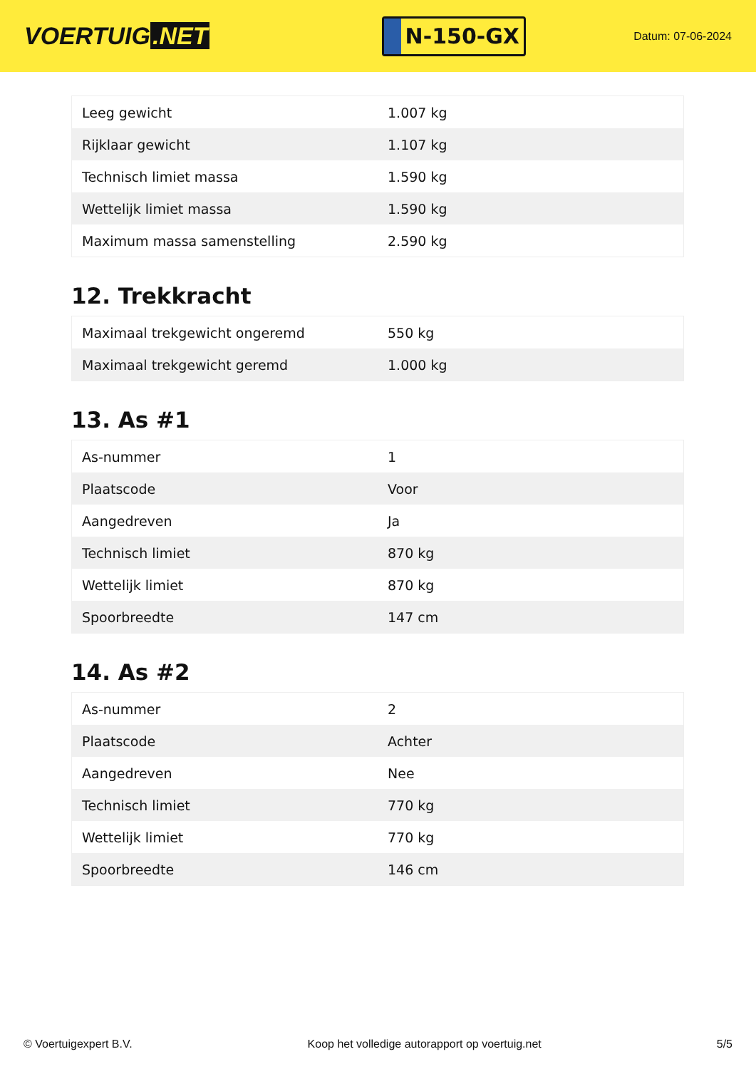VOERTUIG.NET
N-150-GX
Datum: 07-06-2024
| Leeg gewicht | 1.007 kg |
| Rijklaar gewicht | 1.107 kg |
| Technisch limiet massa | 1.590 kg |
| Wettelijk limiet massa | 1.590 kg |
| Maximum massa samenstelling | 2.590 kg |
12. Trekkracht
| Maximaal trekgewicht ongeremd | 550 kg |
| Maximaal trekgewicht geremd | 1.000 kg |
13. As #1
| As-nummer | 1 |
| Plaatscode | Voor |
| Aangedreven | Ja |
| Technisch limiet | 870 kg |
| Wettelijk limiet | 870 kg |
| Spoorbreedte | 147 cm |
14. As #2
| As-nummer | 2 |
| Plaatscode | Achter |
| Aangedreven | Nee |
| Technisch limiet | 770 kg |
| Wettelijk limiet | 770 kg |
| Spoorbreedte | 146 cm |
© Voertuigexpert B.V. Koop het volledige autorapport op voertuig.net 5/5